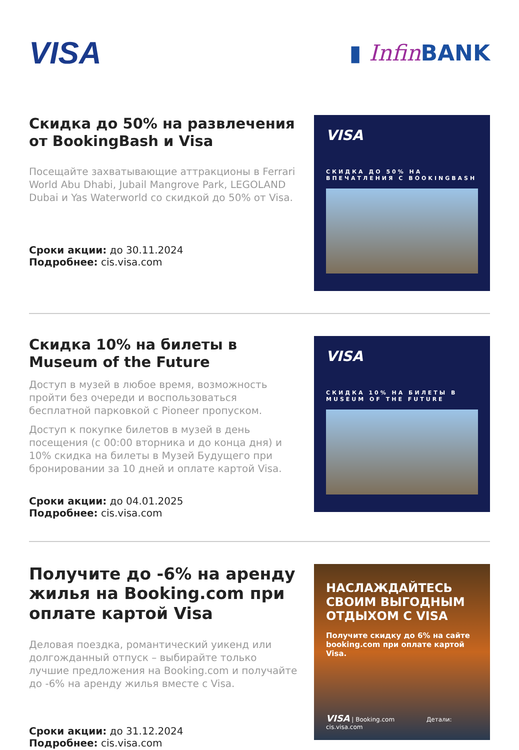VISA
▮ Infin BANK
Скидка до 50% на развлечения от BookingBash и Visa
Посещайте захватывающие аттракционы в Ferrari World Abu Dhabi, Jubail Mangrove Park, LEGOLAND Dubai и Yas Waterworld со скидкой до 50% от Visa.
Сроки акции: до 30.11.2024
Подробнее: cis.visa.com
VISA
СКИДКА ДО 50% НА ВПЕЧАТЛЕНИЯ С BOOKINGBASH
Скидка 10% на билеты в Museum of the Future
Доступ в музей в любое время, возможность пройти без очереди и воспользоваться бесплатной парковкой с Pioneer пропуском.
Доступ к покупке билетов в музей в день посещения (с 00:00 вторника и до конца дня) и 10% скидка на билеты в Музей Будущего при бронировании за 10 дней и оплате картой Visa.
Сроки акции: до 04.01.2025
Подробнее: cis.visa.com
VISA
СКИДКА 10% НА БИЛЕТЫ В MUSEUM OF THE FUTURE
Получите до -6% на аренду жилья на Booking.com при оплате картой Visa
Деловая поездка, романтический уикенд или долгожданный отпуск – выбирайте только лучшие предложения на Booking.com и получайте до -6% на аренду жилья вместе с Visa.
Сроки акции: до 31.12.2024
Подробнее: cis.visa.com
НАСЛАЖДАЙТЕСЬ СВОИМ ВЫГОДНЫМ ОТДЫХОМ С VISA
Получите скидку до 6% на сайте booking.com при оплате картой Visa.
VISA | Booking.com Детали: cis.visa.com